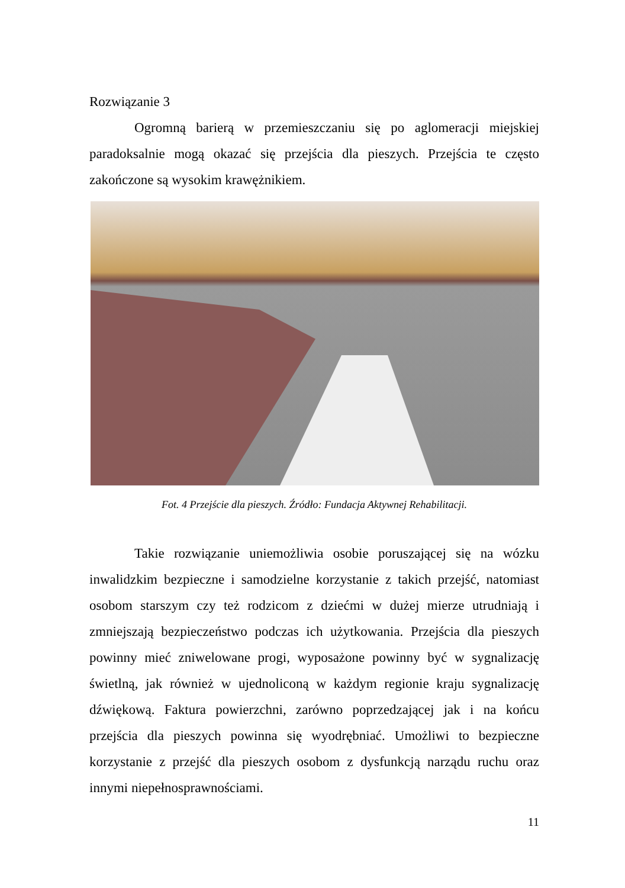Rozwiązanie 3
Ogromną barierą w przemieszczaniu się po aglomeracji miejskiej paradoksalnie mogą okazać się przejścia dla pieszych. Przejścia te często zakończone są wysokim krawężnikiem.
Fot. 4 Przejście dla pieszych. Źródło: Fundacja Aktywnej Rehabilitacji.
Takie rozwiązanie uniemożliwia osobie poruszającej się na wózku inwalidzkim bezpieczne i samodzielne korzystanie z takich przejść, natomiast osobom starszym czy też rodzicom z dziećmi w dużej mierze utrudniają i zmniejszają bezpieczeństwo podczas ich użytkowania. Przejścia dla pieszych powinny mieć zniwelowane progi, wyposażone powinny być w sygnalizację świetlną, jak również w ujednoliconą w każdym regionie kraju sygnalizację dźwiękową. Faktura powierzchni, zarówno poprzedzającej jak i na końcu przejścia dla pieszych powinna się wyodrębniać. Umożliwi to bezpieczne korzystanie z przejść dla pieszych osobom z dysfunkcją narządu ruchu oraz innymi niepełnosprawnościami.
11